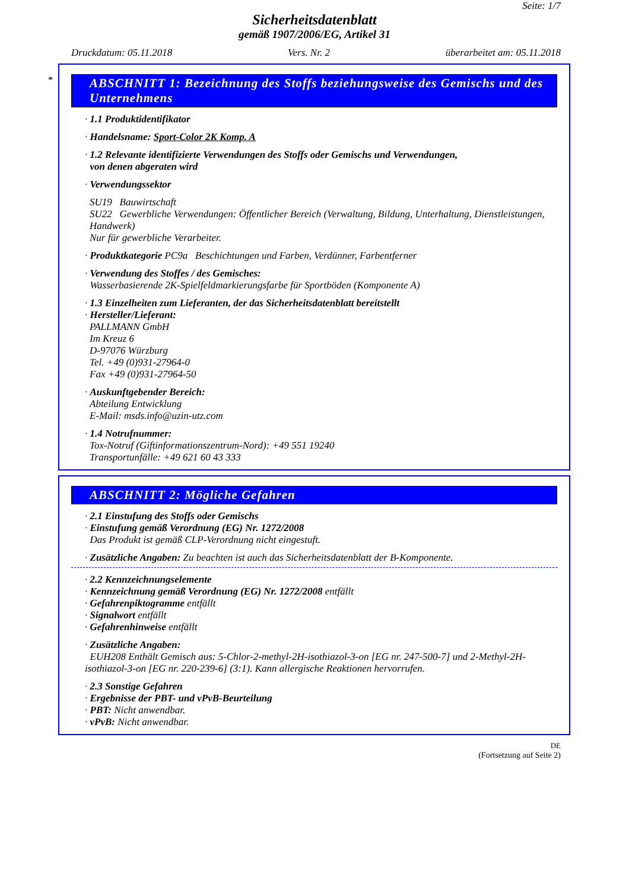Seite: 1/7
Sicherheitsdatenblatt
gemäß 1907/2006/EG, Artikel 31
Druckdatum: 05.11.2018 Vers. Nr. 2 überarbeitet am: 05.11.2018
*
ABSCHNITT 1: Bezeichnung des Stoffs beziehungsweise des Gemischs und des Unternehmens
· 1.1 Produktidentifikator
· Handelsname: Sport-Color 2K Komp. A
· 1.2 Relevante identifizierte Verwendungen des Stoffs oder Gemischs und Verwendungen,
von denen abgeraten wird
· Verwendungssektor
SU19 Bauwirtschaft
SU22 Gewerbliche Verwendungen: Öffentlicher Bereich (Verwaltung, Bildung, Unterhaltung, Dienstleistungen, Handwerk)
Nur für gewerbliche Verarbeiter.
· Produktkategorie PC9a Beschichtungen und Farben, Verdünner, Farbentferner
· Verwendung des Stoffes / des Gemisches:
Wasserbasierende 2K-Spielfeldmarkierungsfarbe für Sportböden (Komponente A)
· 1.3 Einzelheiten zum Lieferanten, der das Sicherheitsdatenblatt bereitstellt
· Hersteller/Lieferant:
PALLMANN GmbH
Im Kreuz 6
D-97076 Würzburg
Tel. +49 (0)931-27964-0
Fax +49 (0)931-27964-50
· Auskunftgebender Bereich:
Abteilung Entwicklung
E-Mail: msds.info@uzin-utz.com
· 1.4 Notrufnummer:
Tox-Notruf (Giftinformationszentrum-Nord): +49 551 19240
Transportunfälle: +49 621 60 43 333
ABSCHNITT 2: Mögliche Gefahren
· 2.1 Einstufung des Stoffs oder Gemischs
· Einstufung gemäß Verordnung (EG) Nr. 1272/2008
Das Produkt ist gemäß CLP-Verordnung nicht eingestuft.
· Zusätzliche Angaben: Zu beachten ist auch das Sicherheitsdatenblatt der B-Komponente.
· 2.2 Kennzeichnungselemente
· Kennzeichnung gemäß Verordnung (EG) Nr. 1272/2008 entfällt
· Gefahrenpiktogramme entfällt
· Signalwort entfällt
· Gefahrenhinweise entfällt
· Zusätzliche Angaben:
EUH208 Enthält Gemisch aus: 5-Chlor-2-methyl-2H-isothiazol-3-on [EG nr. 247-500-7] und 2-Methyl-2H-isothiazol-3-on [EG nr. 220-239-6] (3:1). Kann allergische Reaktionen hervorrufen.
· 2.3 Sonstige Gefahren
· Ergebnisse der PBT- und vPvB-Beurteilung
· PBT: Nicht anwendbar.
· vPvB: Nicht anwendbar.
DE
(Fortsetzung auf Seite 2)